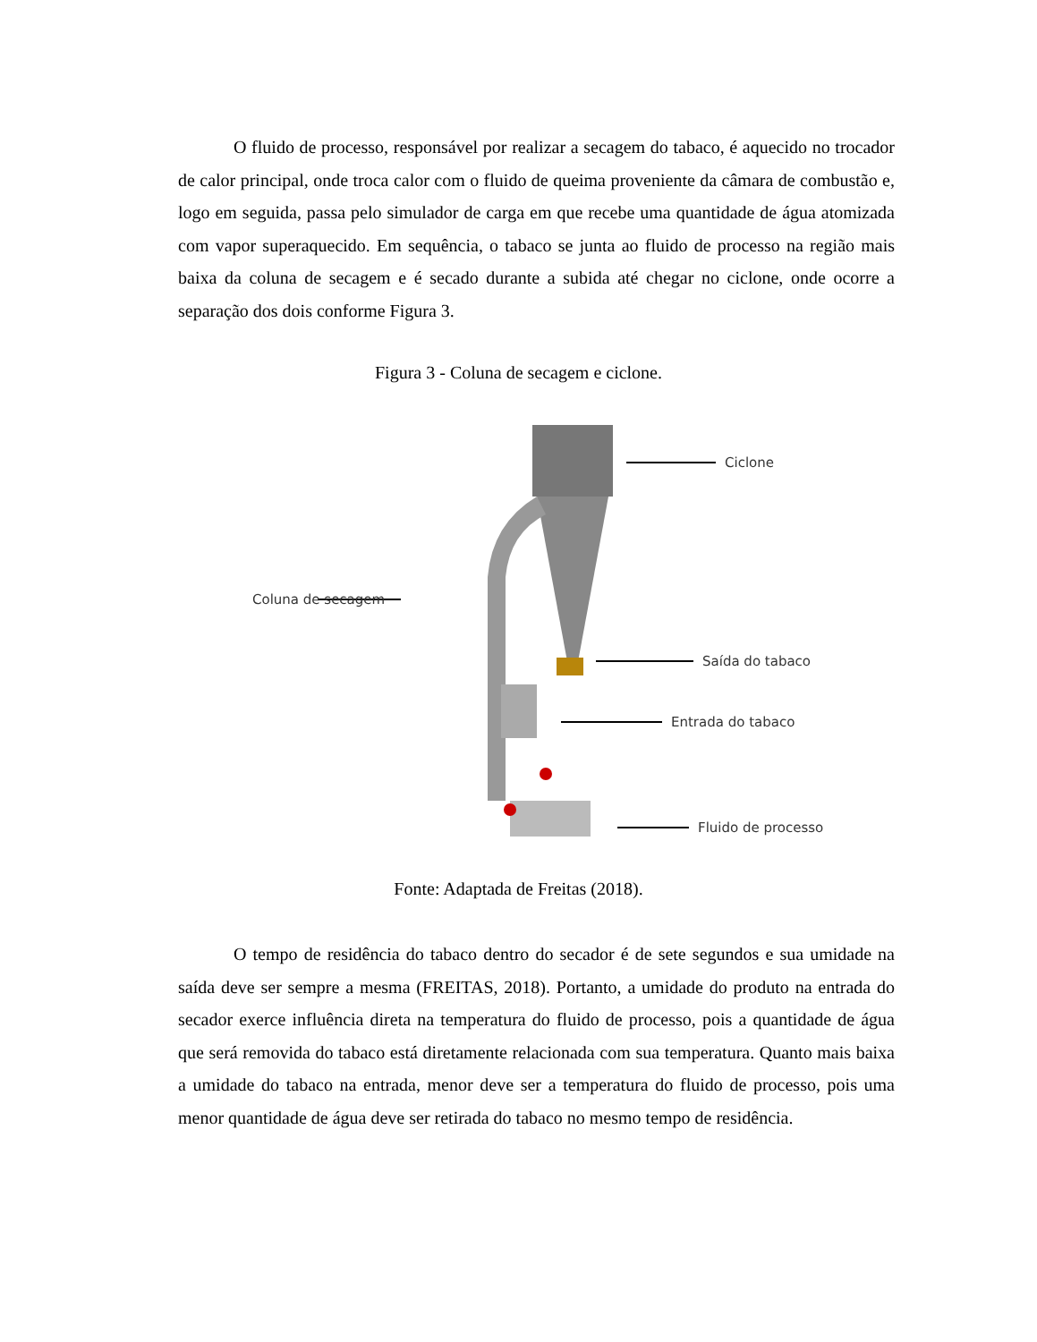O fluido de processo, responsável por realizar a secagem do tabaco, é aquecido no trocador de calor principal, onde troca calor com o fluido de queima proveniente da câmara de combustão e, logo em seguida, passa pelo simulador de carga em que recebe uma quantidade de água atomizada com vapor superaquecido. Em sequência, o tabaco se junta ao fluido de processo na região mais baixa da coluna de secagem e é secado durante a subida até chegar no ciclone, onde ocorre a separação dos dois conforme Figura 3.
Figura 3 - Coluna de secagem e ciclone.
Ciclone
Coluna de secagem
Saída do tabaco
Entrada do tabaco
Fluido de processo
Fonte: Adaptada de Freitas (2018).
O tempo de residência do tabaco dentro do secador é de sete segundos e sua umidade na saída deve ser sempre a mesma (FREITAS, 2018). Portanto, a umidade do produto na entrada do secador exerce influência direta na temperatura do fluido de processo, pois a quantidade de água que será removida do tabaco está diretamente relacionada com sua temperatura. Quanto mais baixa a umidade do tabaco na entrada, menor deve ser a temperatura do fluido de processo, pois uma menor quantidade de água deve ser retirada do tabaco no mesmo tempo de residência.